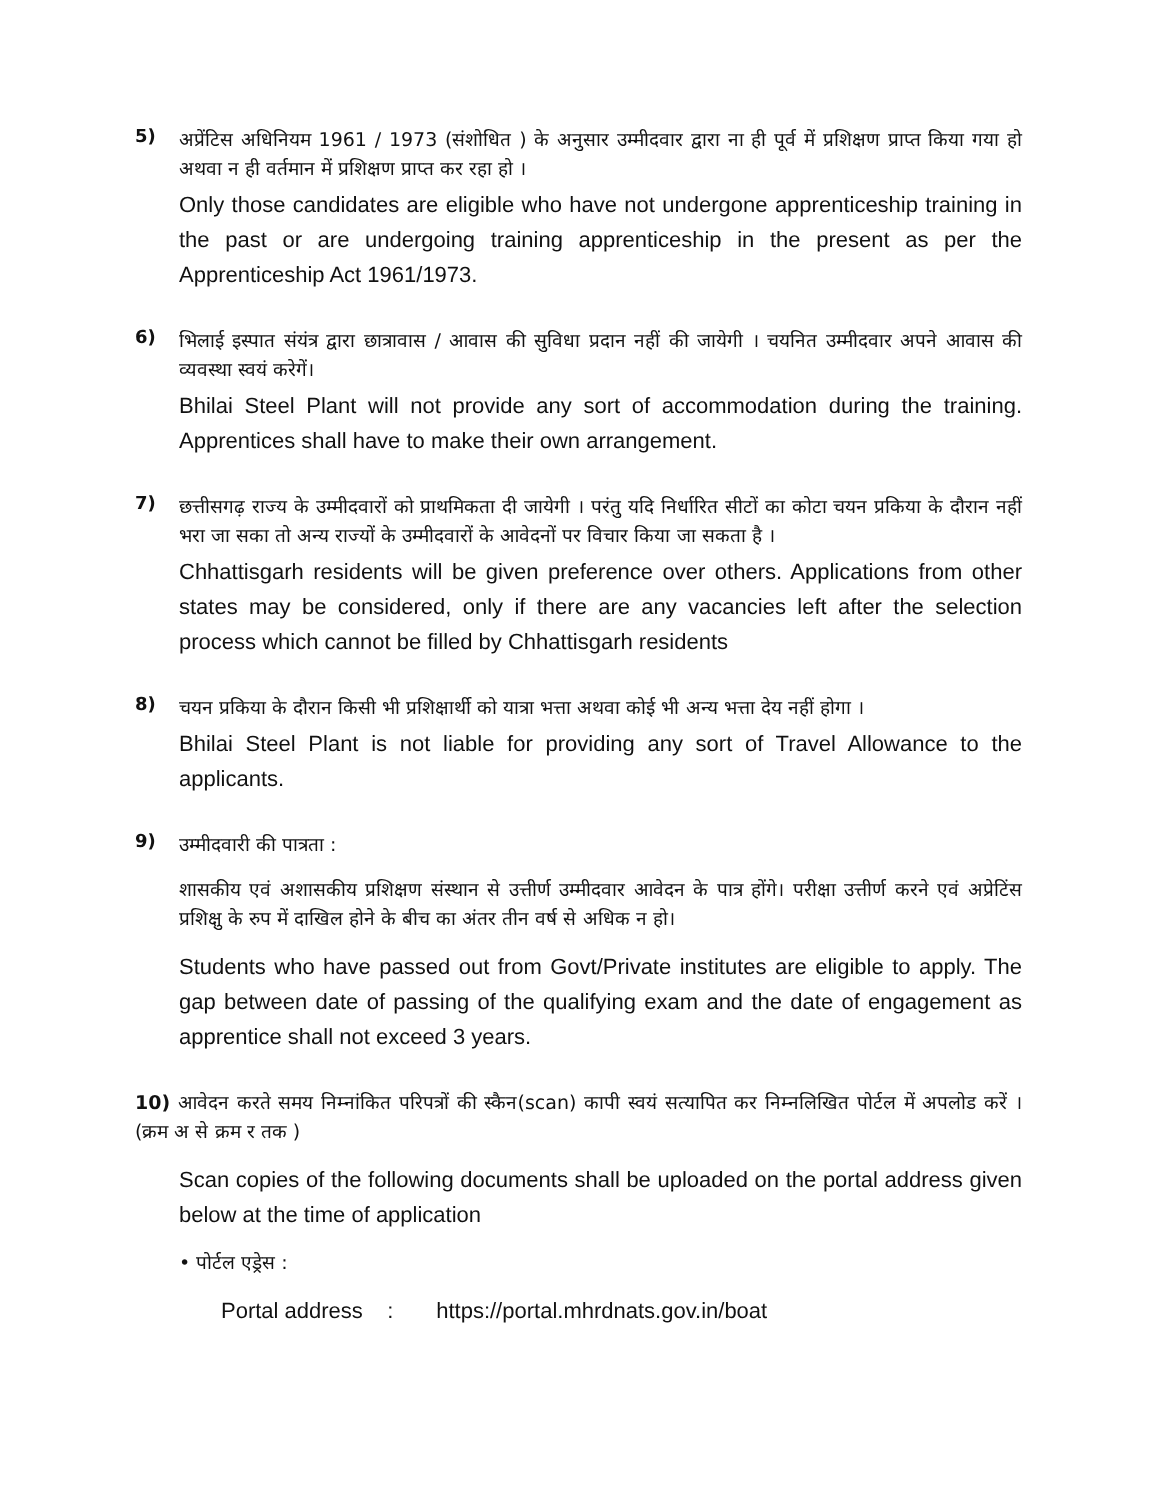5)
अप्रेंटिस अधिनियम 1961 / 1973 (संशोधित ) के अनुसार उम्मीदवार द्वारा ना ही पूर्व में प्रशिक्षण प्राप्त किया गया हो अथवा न ही वर्तमान में प्रशिक्षण प्राप्त कर रहा हो ।
Only those candidates are eligible who have not undergone apprenticeship training in the past or are undergoing training apprenticeship in the present as per the Apprenticeship Act 1961/1973.
6)
भिलाई इस्पात संयंत्र द्वारा छात्रावास / आवास की सुविधा प्रदान नहीं की जायेगी । चयनित उम्मीदवार अपने आवास की व्यवस्था स्वयं करेगें।
Bhilai Steel Plant will not provide any sort of accommodation during the training. Apprentices shall have to make their own arrangement.
7)
छत्तीसगढ़ राज्य के उम्मीदवारों को प्राथमिकता दी जायेगी । परंतु यदि निर्धारित सीटों का कोटा चयन प्रकिया के दौरान नहीं भरा जा सका तो अन्य राज्यों के उम्मीदवारों के आवेदनों पर विचार किया जा सकता है ।
Chhattisgarh residents will be given preference over others. Applications from other states may be considered, only if there are any vacancies left after the selection process which cannot be filled by Chhattisgarh residents
8)
चयन प्रकिया के दौरान किसी भी प्रशिक्षार्थी को यात्रा भत्ता अथवा कोई भी अन्य भत्ता देय नहीं होगा ।
Bhilai Steel Plant is not liable for providing any sort of Travel Allowance to the applicants.
9)
उम्मीदवारी की पात्रता :
शासकीय एवं अशासकीय प्रशिक्षण संस्थान से उत्तीर्ण उम्मीदवार आवेदन के पात्र होंगे। परीक्षा उत्तीर्ण करने एवं अप्रेटिंस प्रशिक्षु के रुप में दाखिल होने के बीच का अंतर तीन वर्ष से अधिक न हो।
Students who have passed out from Govt/Private institutes are eligible to apply. The gap between date of passing of the qualifying exam and the date of engagement as apprentice shall not exceed 3 years.
10) आवेदन करते समय निम्नांकित परिपत्रों की स्कैन(scan) कापी स्वयं सत्यापित कर निम्नलिखित पोर्टल में अपलोड करें । (क्रम अ से क्रम र तक )
Scan copies of the following documents shall be uploaded on the portal address given below at the time of application
• पोर्टल एड्रेस :
Portal address : https://portal.mhrdnats.gov.in/boat